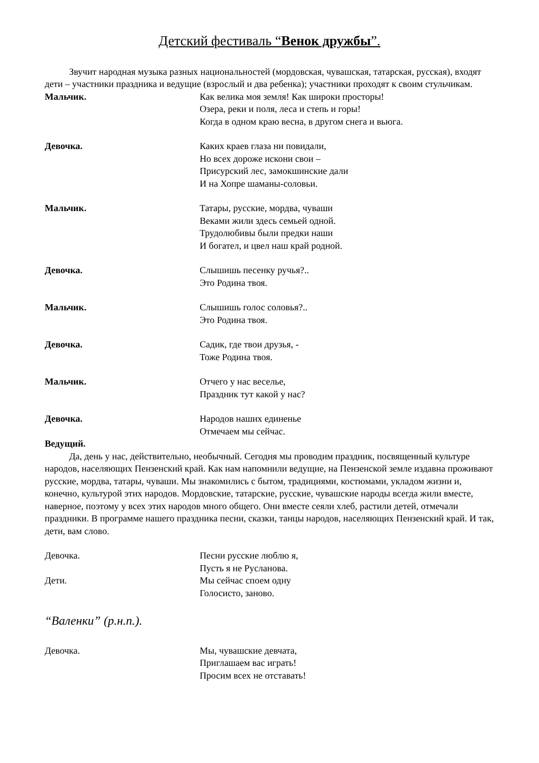Детский фестиваль “Венок дружбы”.
Звучит народная музыка разных национальностей (мордовская, чувашская, татарская, русская), входят дети – участники праздника и ведущие (взрослый и два ребенка); участники проходят к своим стульчикам.
Мальчик. Как велика моя земля! Как широки просторы!
Озера, реки и поля, леса и степь и горы!
Когда в одном краю весна, в другом снега и вьюга.
Девочка. Каких краев глаза ни повидали,
Но всех дороже искони свои –
Присурский лес, замокшинские дали
И на Хопре шаманы-соловьи.
Мальчик. Татары, русские, мордва, чуваши
Веками жили здесь семьей одной.
Трудолюбивы были предки наши
И богател, и цвел наш край родной.
Девочка. Слышишь песенку ручья?..
Это Родина твоя.
Мальчик. Слышишь голос соловья?..
Это Родина твоя.
Девочка. Садик, где твои друзья, -
Тоже Родина твоя.
Мальчик. Отчего у нас веселье,
Праздник тут какой у нас?
Девочка. Народов наших единенье
Отмечаем мы сейчас.
Ведущий.
Да, день у нас, действительно, необычный. Сегодня мы проводим праздник, посвященный культуре народов, населяющих Пензенский край. Как нам напомнили ведущие, на Пензенской земле издавна проживают русские, мордва, татары, чуваши. Мы знакомились с бытом, традициями, костюмами, укладом жизни и, конечно, культурой этих народов. Мордовские, татарские, русские, чувашские народы всегда жили вместе, наверное, поэтому у всех этих народов много общего. Они вместе сеяли хлеб, растили детей, отмечали праздники. В программе нашего праздника песни, сказки, танцы народов, населяющих Пензенский край. И так, дети, вам слово.
Девочка. Песни русские люблю я,
Пусть я не Русланова.
Дети. Мы сейчас споем одну
Голосисто, заново.
“Валенки” (р.н.п.).
Девочка. Мы, чувашские девчата,
Приглашаем вас играть!
Просим всех не отставать!